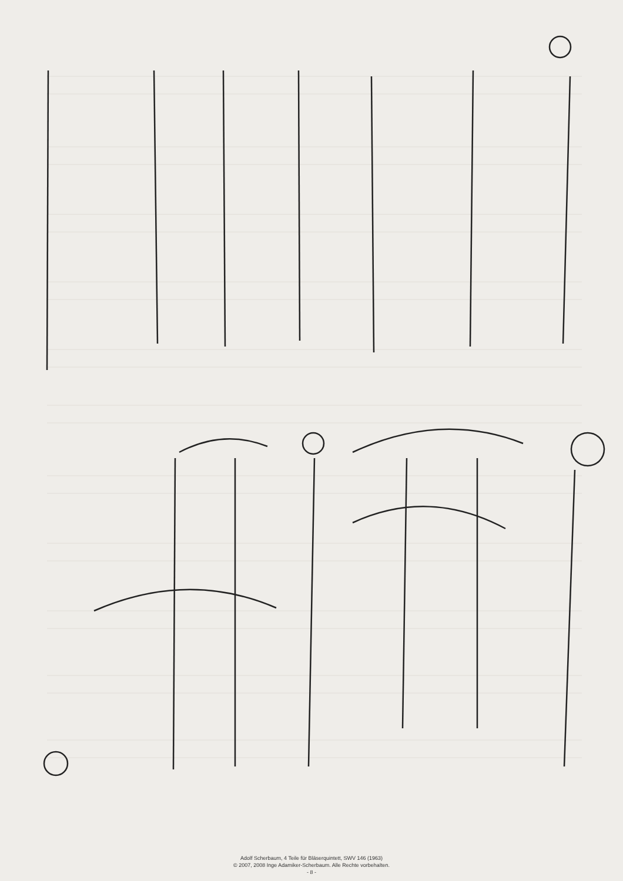Adolf Scherbaum, 4 Teile für Bläserquintett, SWV 146 (1963)
© 2007, 2008 Inge Adamiker-Scherbaum. Alle Rechte vorbehalten.
- 8 -